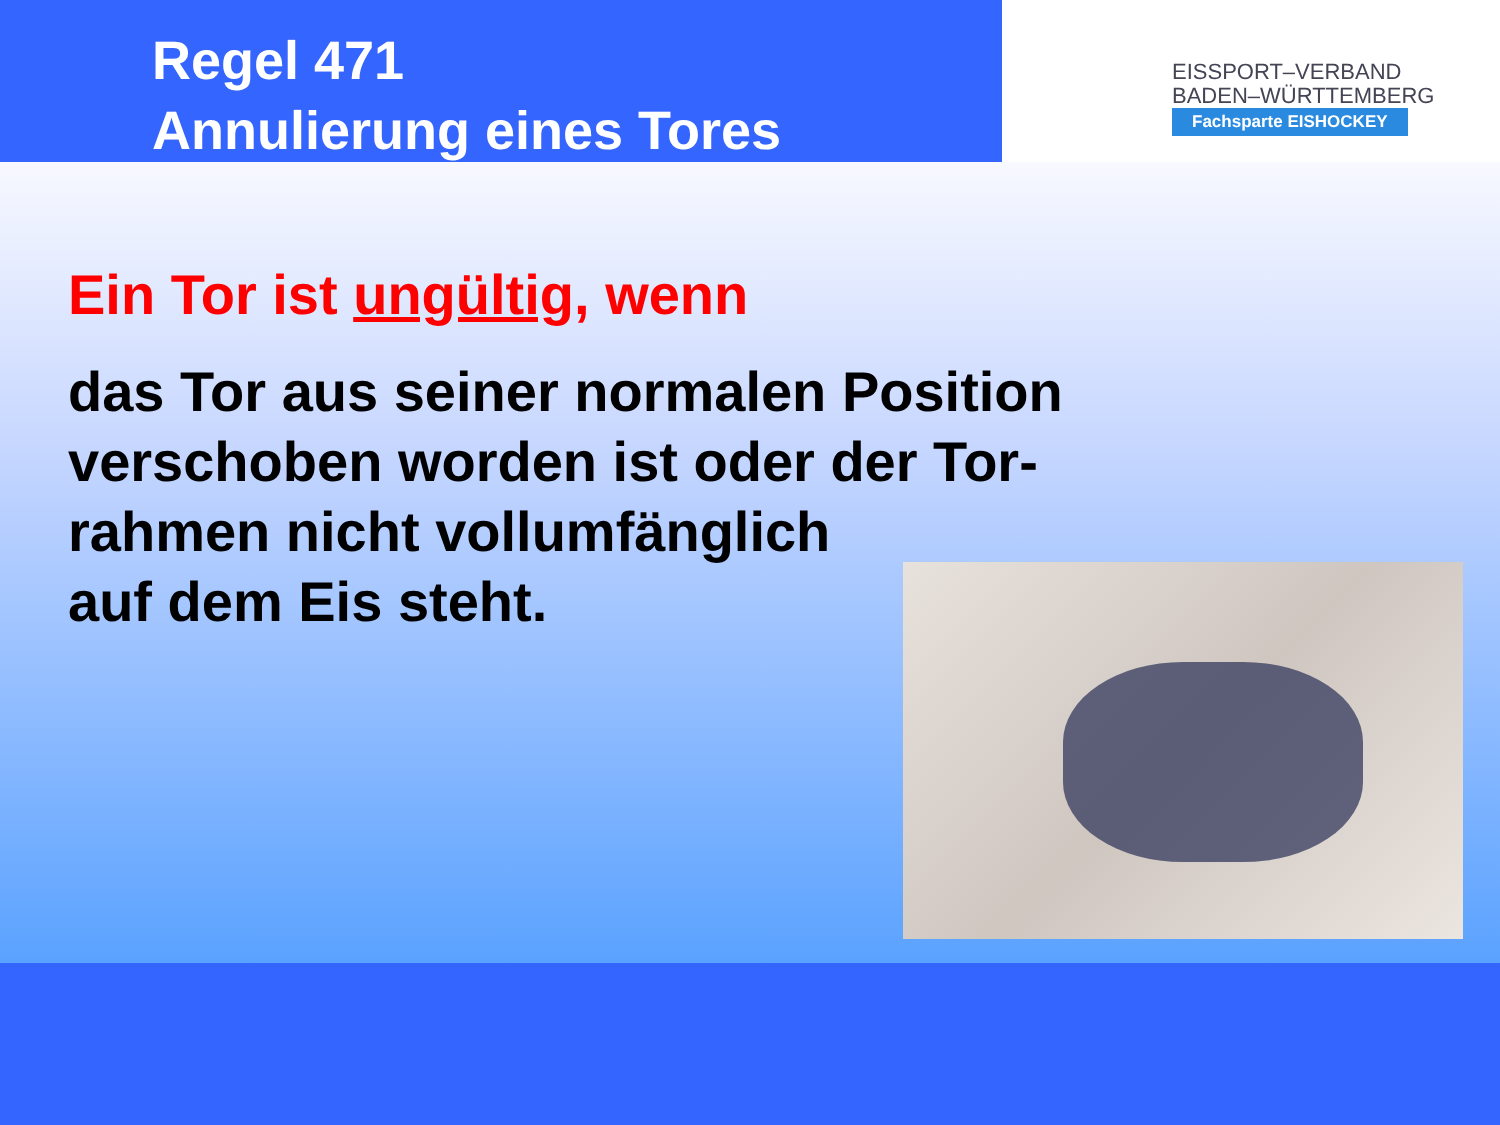Regel 471
Annulierung eines Tores
EISSPORT–VERBAND
BADEN–WÜRTTEMBERG
Fachsparte EISHOCKEY
Ein Tor ist ungültig, wenn
das Tor aus seiner normalen Position verschoben worden ist oder der Tor-rahmen nicht vollumfänglich
auf dem Eis steht.